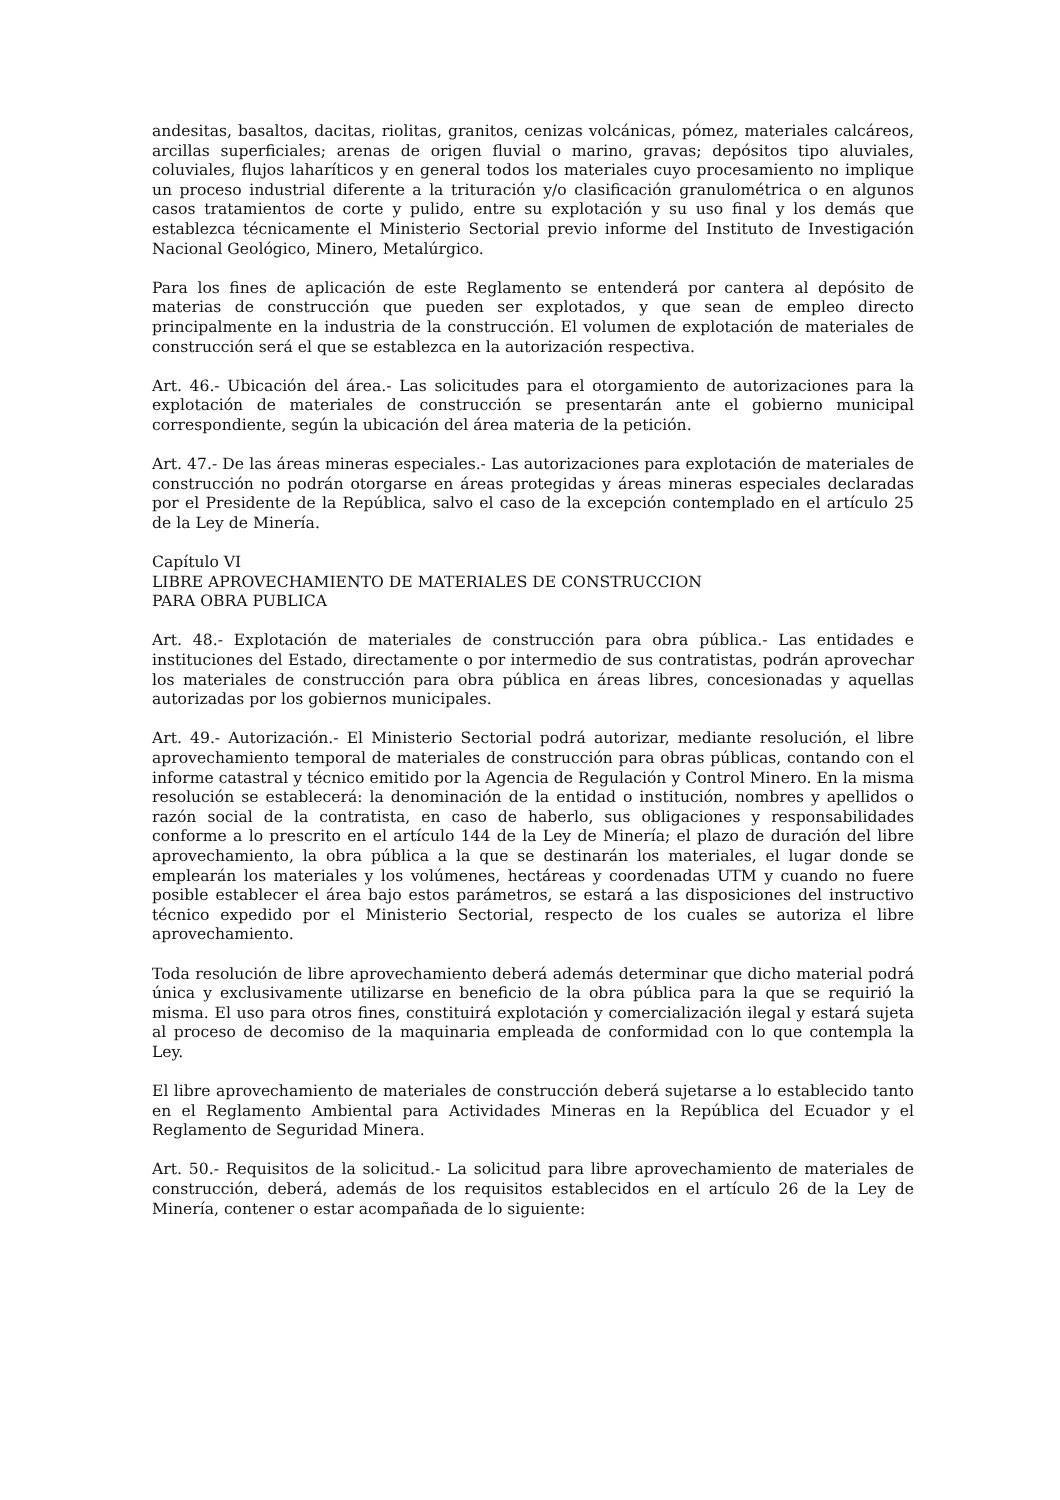andesitas, basaltos, dacitas, riolitas, granitos, cenizas volcánicas, pómez, materiales calcáreos, arcillas superficiales; arenas de origen fluvial o marino, gravas; depósitos tipo aluviales, coluviales, flujos laharíticos y en general todos los materiales cuyo procesamiento no implique un proceso industrial diferente a la trituración y/o clasificación granulométrica o en algunos casos tratamientos de corte y pulido, entre su explotación y su uso final y los demás que establezca técnicamente el Ministerio Sectorial previo informe del Instituto de Investigación Nacional Geológico, Minero, Metalúrgico.
Para los fines de aplicación de este Reglamento se entenderá por cantera al depósito de materias de construcción que pueden ser explotados, y que sean de empleo directo principalmente en la industria de la construcción. El volumen de explotación de materiales de construcción será el que se establezca en la autorización respectiva.
Art. 46.- Ubicación del área.- Las solicitudes para el otorgamiento de autorizaciones para la explotación de materiales de construcción se presentarán ante el gobierno municipal correspondiente, según la ubicación del área materia de la petición.
Art. 47.- De las áreas mineras especiales.- Las autorizaciones para explotación de materiales de construcción no podrán otorgarse en áreas protegidas y áreas mineras especiales declaradas por el Presidente de la República, salvo el caso de la excepción contemplado en el artículo 25 de la Ley de Minería.
Capítulo VI
LIBRE APROVECHAMIENTO DE MATERIALES DE CONSTRUCCION
PARA OBRA PUBLICA
Art. 48.- Explotación de materiales de construcción para obra pública.- Las entidades e instituciones del Estado, directamente o por intermedio de sus contratistas, podrán aprovechar los materiales de construcción para obra pública en áreas libres, concesionadas y aquellas autorizadas por los gobiernos municipales.
Art. 49.- Autorización.- El Ministerio Sectorial podrá autorizar, mediante resolución, el libre aprovechamiento temporal de materiales de construcción para obras públicas, contando con el informe catastral y técnico emitido por la Agencia de Regulación y Control Minero. En la misma resolución se establecerá: la denominación de la entidad o institución, nombres y apellidos o razón social de la contratista, en caso de haberlo, sus obligaciones y responsabilidades conforme a lo prescrito en el artículo 144 de la Ley de Minería; el plazo de duración del libre aprovechamiento, la obra pública a la que se destinarán los materiales, el lugar donde se emplearán los materiales y los volúmenes, hectáreas y coordenadas UTM y cuando no fuere posible establecer el área bajo estos parámetros, se estará a las disposiciones del instructivo técnico expedido por el Ministerio Sectorial, respecto de los cuales se autoriza el libre aprovechamiento.
Toda resolución de libre aprovechamiento deberá además determinar que dicho material podrá única y exclusivamente utilizarse en beneficio de la obra pública para la que se requirió la misma. El uso para otros fines, constituirá explotación y comercialización ilegal y estará sujeta al proceso de decomiso de la maquinaria empleada de conformidad con lo que contempla la Ley.
El libre aprovechamiento de materiales de construcción deberá sujetarse a lo establecido tanto en el Reglamento Ambiental para Actividades Mineras en la República del Ecuador y el Reglamento de Seguridad Minera.
Art. 50.- Requisitos de la solicitud.- La solicitud para libre aprovechamiento de materiales de construcción, deberá, además de los requisitos establecidos en el artículo 26 de la Ley de Minería, contener o estar acompañada de lo siguiente: